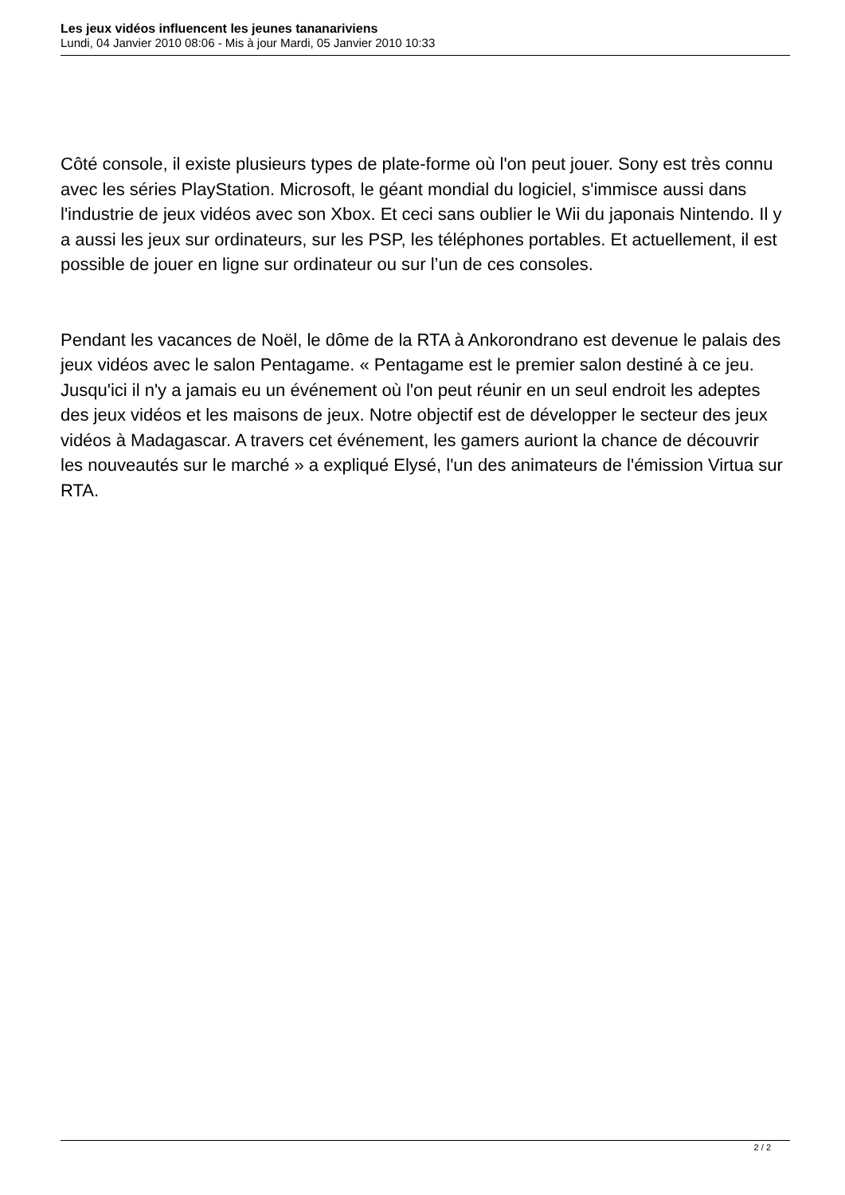Les jeux vidéos influencent les jeunes tananariviens
Lundi, 04 Janvier 2010 08:06 - Mis à jour Mardi, 05 Janvier 2010 10:33
Côté console, il existe plusieurs types de plate-forme où l'on peut jouer. Sony est très connu avec les séries PlayStation. Microsoft, le géant mondial du logiciel, s'immisce aussi dans l'industrie de jeux vidéos avec son Xbox. Et ceci sans oublier le Wii du japonais Nintendo. Il y a aussi les jeux sur ordinateurs, sur les PSP, les téléphones portables. Et actuellement, il est possible de jouer en ligne sur ordinateur ou sur l’un de ces consoles.
Pendant les vacances de Noël, le dôme de la RTA à Ankorondrano est devenue le palais des jeux vidéos avec le salon Pentagame. « Pentagame est le premier salon destiné à ce jeu. Jusqu'ici il n'y a jamais eu un événement où l'on peut réunir en un seul endroit les adeptes des jeux vidéos et les maisons de jeux. Notre objectif est de développer le secteur des jeux vidéos à Madagascar. A travers cet événement, les gamers auriont la chance de découvrir les nouveautés sur le marché » a expliqué Elysé, l'un des animateurs de l'émission Virtua sur RTA.
2 / 2